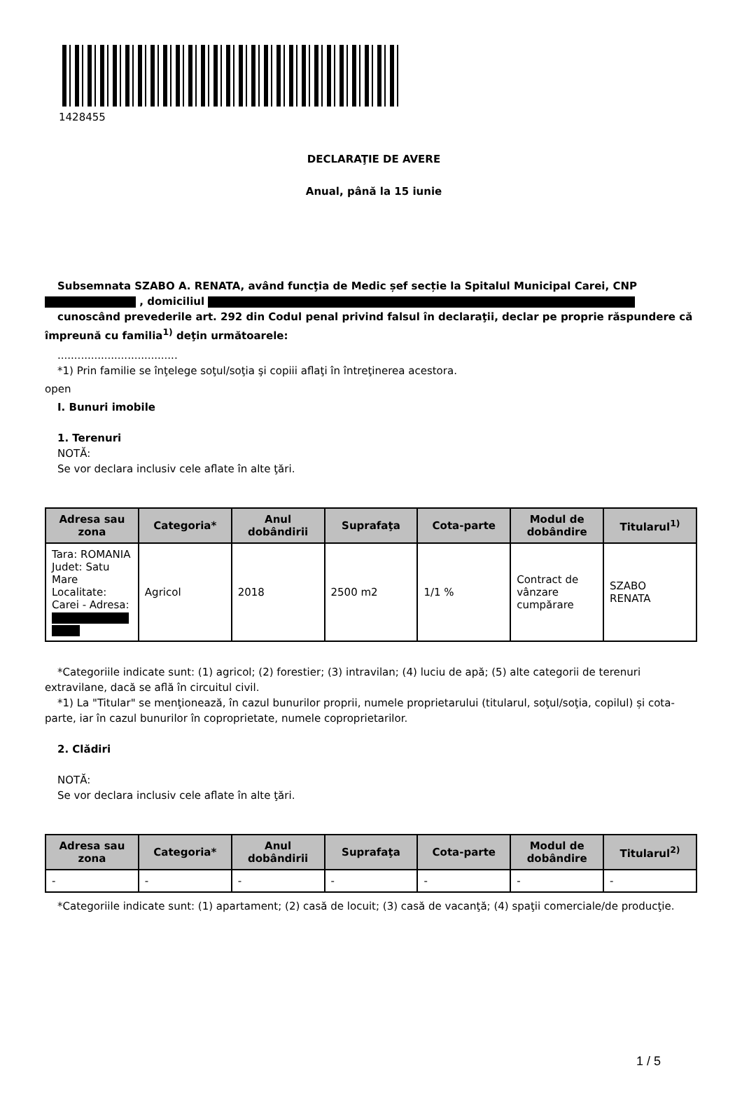1428455
DECLARAŢIE DE AVERE
Anual, până la 15 iunie
Subsemnata SZABO A. RENATA, având funcţia de Medic șef secție la Spitalul Municipal Carei, CNP , domiciliul
cunoscând prevederile art. 292 din Codul penal privind falsul în declaraţii, declar pe proprie răspundere că împreună cu familia<sup>1)</sup> deţin următoarele:
....................................
*1) Prin familie se înţelege soţul/soţia şi copiii aflaţi în întreţinerea acestora.
open
I. Bunuri imobile
1. Terenuri
NOTĂ:
Se vor declara inclusiv cele aflate în alte ţări.
| Adresa sau zona | Categoria* | Anul dobândirii | Suprafaţa | Cota-parte | Modul de dobândire | Titularul<sup>1)</sup> |
| --- | --- | --- | --- | --- | --- | --- |
| Tara: ROMANIA Judet: Satu Mare Localitate: Carei - Adresa: | Agricol | 2018 | 2500 m2 | 1/1 % | Contract de vânzare cumpărare | SZABO RENATA |
*Categoriile indicate sunt: (1) agricol; (2) forestier; (3) intravilan; (4) luciu de apă; (5) alte categorii de terenuri extravilane, dacă se află în circuitul civil.
*1) La "Titular" se menţionează, în cazul bunurilor proprii, numele proprietarului (titularul, soţul/soţia, copilul) și cota-parte, iar în cazul bunurilor în coproprietate, numele coproprietarilor.
2. Clădiri
NOTĂ:
Se vor declara inclusiv cele aflate în alte ţări.
| Adresa sau zona | Categoria* | Anul dobândirii | Suprafaţa | Cota-parte | Modul de dobândire | Titularul<sup>2)</sup> |
| --- | --- | --- | --- | --- | --- | --- |
| - | - | - | - | - | - | - |
*Categoriile indicate sunt: (1) apartament; (2) casă de locuit; (3) casă de vacanţă; (4) spaţii comerciale/de producţie.
1 / 5